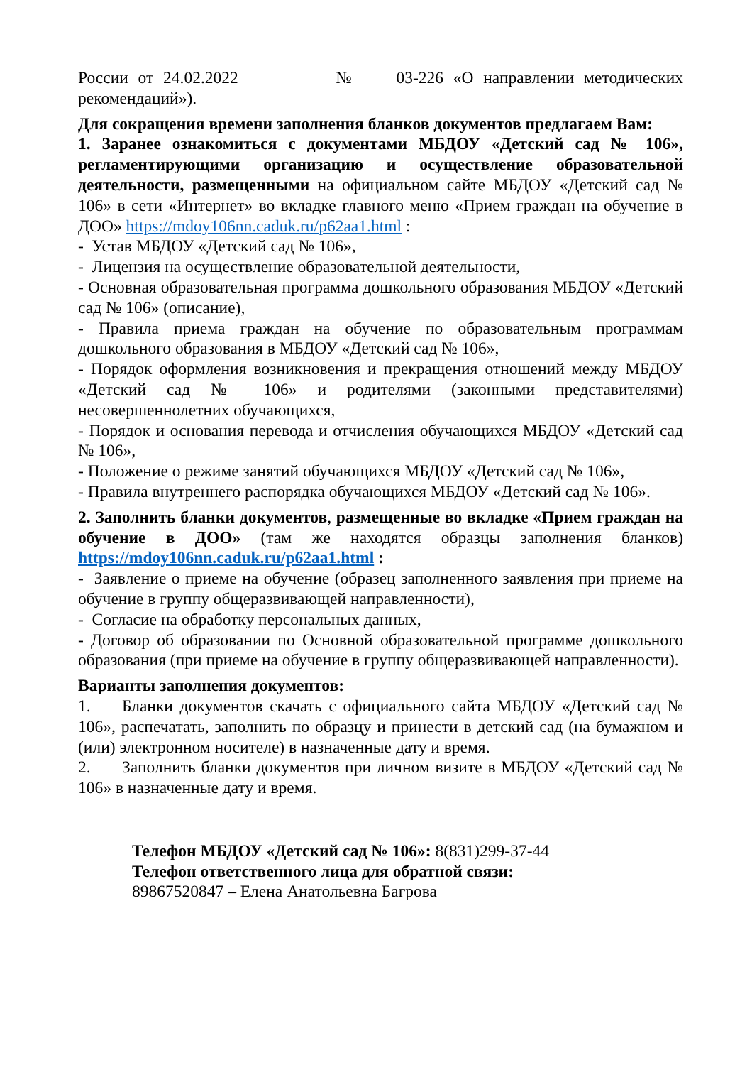России от 24.02.2022 № 03-226 «О направлении методических рекомендаций»).
Для сокращения времени заполнения бланков документов предлагаем Вам:
1. Заранее ознакомиться с документами МБДОУ «Детский сад № 106», регламентирующими организацию и осуществление образовательной деятельности, размещенными на официальном сайте МБДОУ «Детский сад № 106» в сети «Интернет» во вкладке главного меню «Прием граждан на обучение в ДОО» https://mdoy106nn.caduk.ru/p62aa1.html :
- Устав МБДОУ «Детский сад № 106»,
- Лицензия на осуществление образовательной деятельности,
- Основная образовательная программа дошкольного образования МБДОУ «Детский сад № 106» (описание),
- Правила приема граждан на обучение по образовательным программам дошкольного образования в МБДОУ «Детский сад № 106»,
- Порядок оформления возникновения и прекращения отношений между МБДОУ «Детский сад № 106» и родителями (законными представителями) несовершеннолетних обучающихся,
- Порядок и основания перевода и отчисления обучающихся МБДОУ «Детский сад № 106»,
- Положение о режиме занятий обучающихся МБДОУ «Детский сад № 106»,
- Правила внутреннего распорядка обучающихся МБДОУ «Детский сад № 106».
2. Заполнить бланки документов, размещенные во вкладке «Прием граждан на обучение в ДОО» (там же находятся образцы заполнения бланков) https://mdoy106nn.caduk.ru/p62aa1.html :
- Заявление о приеме на обучение (образец заполненного заявления при приеме на обучение в группу общеразвивающей направленности),
- Согласие на обработку персональных данных,
- Договор об образовании по Основной образовательной программе дошкольного образования (при приеме на обучение в группу общеразвивающей направленности).
Варианты заполнения документов:
1. Бланки документов скачать с официального сайта МБДОУ «Детский сад № 106», распечатать, заполнить по образцу и принести в детский сад (на бумажном и (или) электронном носителе) в назначенные дату и время.
2. Заполнить бланки документов при личном визите в МБДОУ «Детский сад № 106» в назначенные дату и время.
Телефон МБДОУ «Детский сад № 106»: 8(831)299-37-44
Телефон ответственного лица для обратной связи:
89867520847 – Елена Анатольевна Багрова